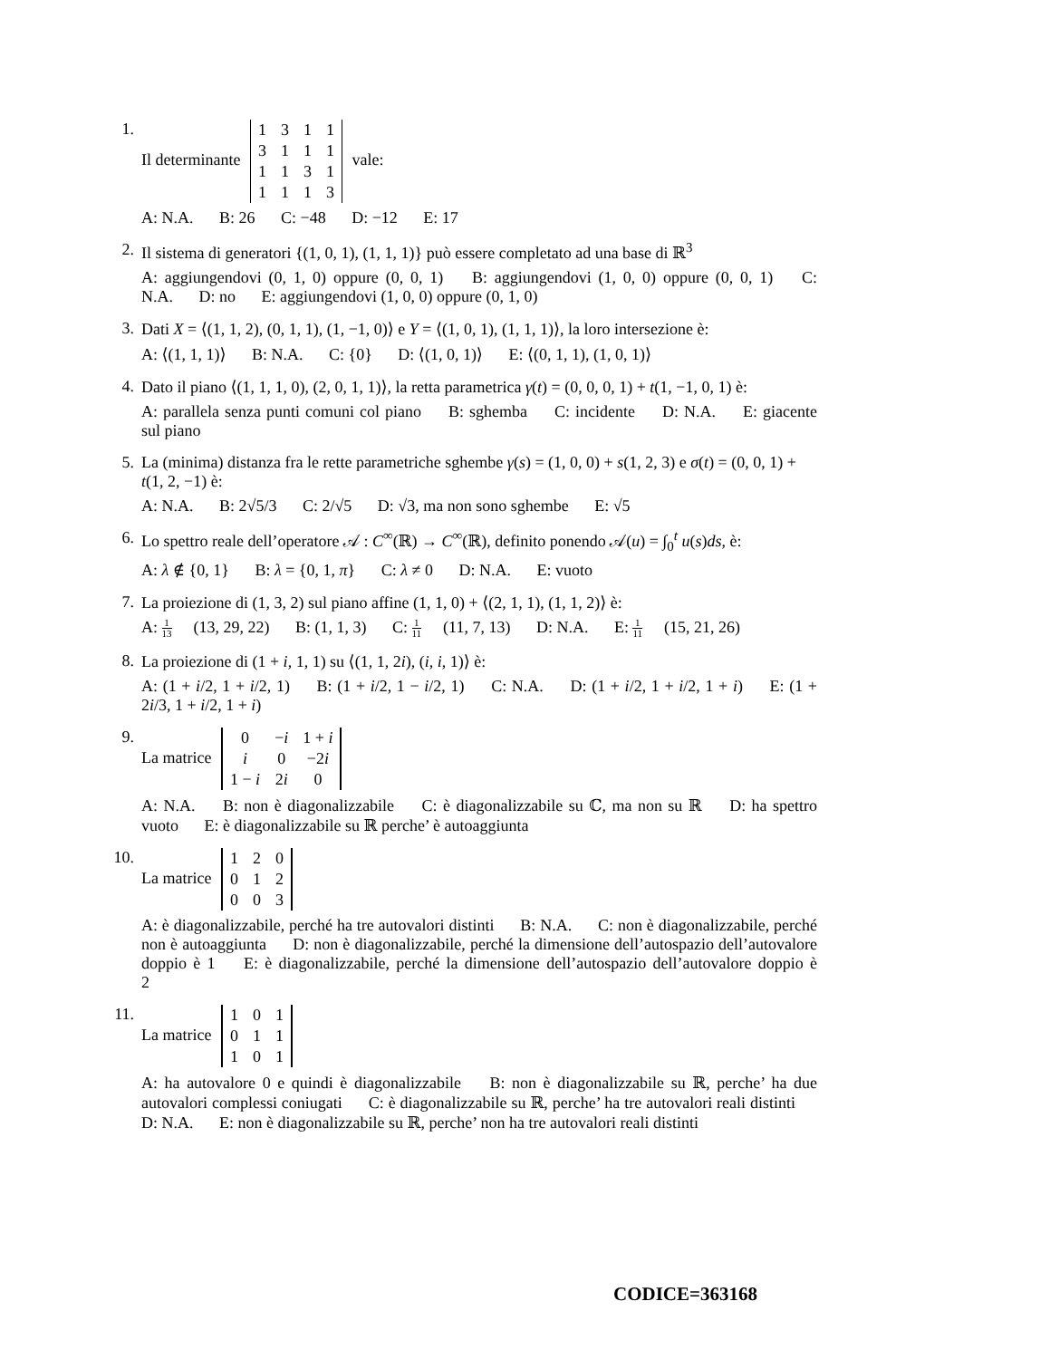1. Il determinante
| 1 | 3 | 1 | 1 |
| 3 | 1 | 1 | 1 |
| 1 | 1 | 3 | 1 |
| 1 | 1 | 1 | 3 |
vale:
A: N.A. B: 26 C: −48 D: −12 E: 17
2. Il sistema di generatori {(1, 0, 1), (1, 1, 1)} può essere completato ad una base di ℝ<sup>3</sup>
A: aggiungendovi (0, 1, 0) oppure (0, 0, 1) B: aggiungendovi (1, 0, 0) oppure (0, 0, 1) C: N.A. D: no E: aggiungendovi (1, 0, 0) oppure (0, 1, 0)
3. Dati X = ⟨(1, 1, 2), (0, 1, 1), (1, −1, 0)⟩ e Y = ⟨(1, 0, 1), (1, 1, 1)⟩, la loro intersezione è:
A: ⟨(1, 1, 1)⟩ B: N.A. C: {0} D: ⟨(1, 0, 1)⟩ E: ⟨(0, 1, 1), (1, 0, 1)⟩
4. Dato il piano ⟨(1, 1, 1, 0), (2, 0, 1, 1)⟩, la retta parametrica γ(t) = (0, 0, 0, 1) + t(1, −1, 0, 1) è:
A: parallela senza punti comuni col piano B: sghemba C: incidente D: N.A. E: giacente sul piano
5. La (minima) distanza fra le rette parametriche sghembe γ(s) = (1, 0, 0) + s(1, 2, 3) e σ(t) = (0, 0, 1) + t(1, 2, −1) è:
A: N.A. B: 2√5/3 C: 2/√5 D: √3, ma non sono sghembe E: √5
6. Lo spettro reale dell’operatore 𝒜 : C<sup>∞</sup>(ℝ) → C<sup>∞</sup>(ℝ), definito ponendo 𝒜(u) = ∫<sub>0</sub><sup>t</sup> u(s)ds, è:
A: λ ∉ {0, 1} B: λ = {0, 1, π} C: λ ≠ 0 D: N.A. E: vuoto
7. La proiezione di (1, 3, 2) sul piano affine (1, 1, 0) + ⟨(2, 1, 1), (1, 1, 2)⟩ è:
A:
1
13
(13, 29, 22) B: (1, 1, 3) C:
1
11
(11, 7, 13) D: N.A. E:
1
11
(15, 21, 26)
8. La proiezione di (1 + i, 1, 1) su ⟨(1, 1, 2i), (i, i, 1)⟩ è:
A: (1 + i/2, 1 + i/2, 1) B: (1 + i/2, 1 − i/2, 1) C: N.A. D: (1 + i/2, 1 + i/2, 1 + i) E: (1 + 2i/3, 1 + i/2, 1 + i)
9. La matrice
| 0 | − i | 1 + i |
| i | 0 | −2 i |
| 1 − i | 2 i | 0 |
A: N.A. B: non è diagonalizzabile C: è diagonalizzabile su ℂ, ma non su ℝ D: ha spettro vuoto E: è diagonalizzabile su ℝ perche’ è autoaggiunta
10. La matrice
| 1 | 2 | 0 |
| 0 | 1 | 2 |
| 0 | 0 | 3 |
A: è diagonalizzabile, perché ha tre autovalori distinti B: N.A. C: non è diagonalizzabile, perché non è autoaggiunta D: non è diagonalizzabile, perché la dimensione dell’autospazio dell’autovalore doppio è 1 E: è diagonalizzabile, perché la dimensione dell’autospazio dell’autovalore doppio è 2
11. La matrice
| 1 | 0 | 1 |
| 0 | 1 | 1 |
| 1 | 0 | 1 |
A: ha autovalore 0 e quindi è diagonalizzabile B: non è diagonalizzabile su ℝ, perche’ ha due autovalori complessi coniugati C: è diagonalizzabile su ℝ, perche’ ha tre autovalori reali distinti D: N.A. E: non è diagonalizzabile su ℝ, perche’ non ha tre autovalori reali distinti
CODICE=363168